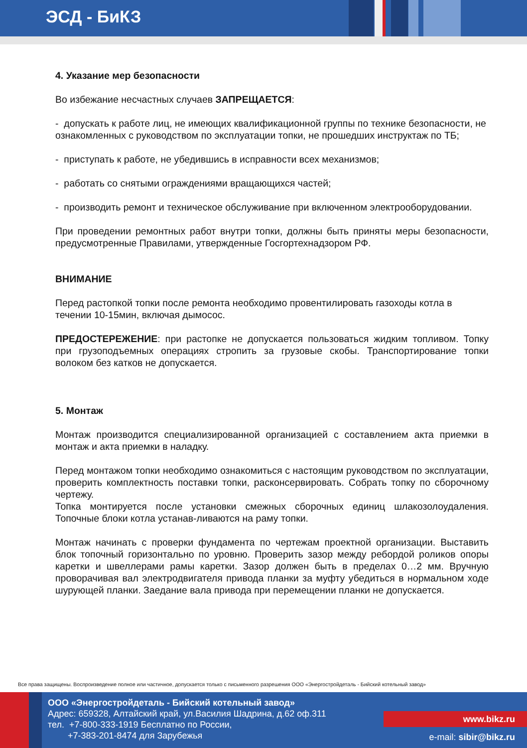ЭСД - БиКЗ
4. Указание мер безопасности
Во избежание несчастных случаев ЗАПРЕЩАЕТСЯ:
- допускать к работе лиц, не имеющих квалификационной группы по технике безопасности, не ознакомленных с руководством по эксплуатации топки, не прошедших инструктаж по ТБ;
- приступать к работе, не убедившись в исправности всех механизмов;
- работать со снятыми ограждениями вращающихся частей;
- производить ремонт и техническое обслуживание при включенном электрооборудовании.
При проведении ремонтных работ внутри топки, должны быть приняты меры безопасности, предусмотренные Правилами, утвержденные Госгортехнадзором РФ.
ВНИМАНИЕ
Перед растопкой топки после ремонта необходимо провентилировать газоходы котла в течении 10-15мин, включая дымосос.
ПРЕДОСТЕРЕЖЕНИЕ: при растопке не допускается пользоваться жидким топливом. Топку при грузоподъемных операциях стропить за грузовые скобы. Транспортирование топки волоком без катков не допускается.
5. Монтаж
Монтаж производится специализированной организацией с составлением акта приемки в монтаж и акта приемки в наладку.
Перед монтажом топки необходимо ознакомиться с настоящим руководством по эксплуатации, проверить комплектность поставки топки, расконсервировать. Собрать топку по сборочному чертежу.
Топка монтируется после установки смежных сборочных единиц шлакозолоудаления. Топочные блоки котла устанав-ливаются на раму топки.
Монтаж начинать с проверки фундамента по чертежам проектной организации. Выставить блок топочный горизонтально по уровню. Проверить зазор между ребордой роликов опоры каретки и швеллерами рамы каретки. Зазор должен быть в пределах 0…2 мм. Вручную проворачивая вал электродвигателя привода планки за муфту убедиться в нормальном ходе шурующей планки. Заедание вала привода при перемещении планки не допускается.
Все права защищены. Воспроизведение полное или частичное, допускается только с письменного разрешения ООО «Энергостройдеталь - Бийский котельный завод»
ООО «Энергостройдеталь - Бийский котельный завод»
Адрес: 659328, Алтайский край, ул.Василия Шадрина, д.62 оф.311
тел. +7-800-333-1919 Бесплатно по России,
+7-383-201-8474 для Зарубежья
www.bikz.ru
e-mail: sibir@bikz.ru